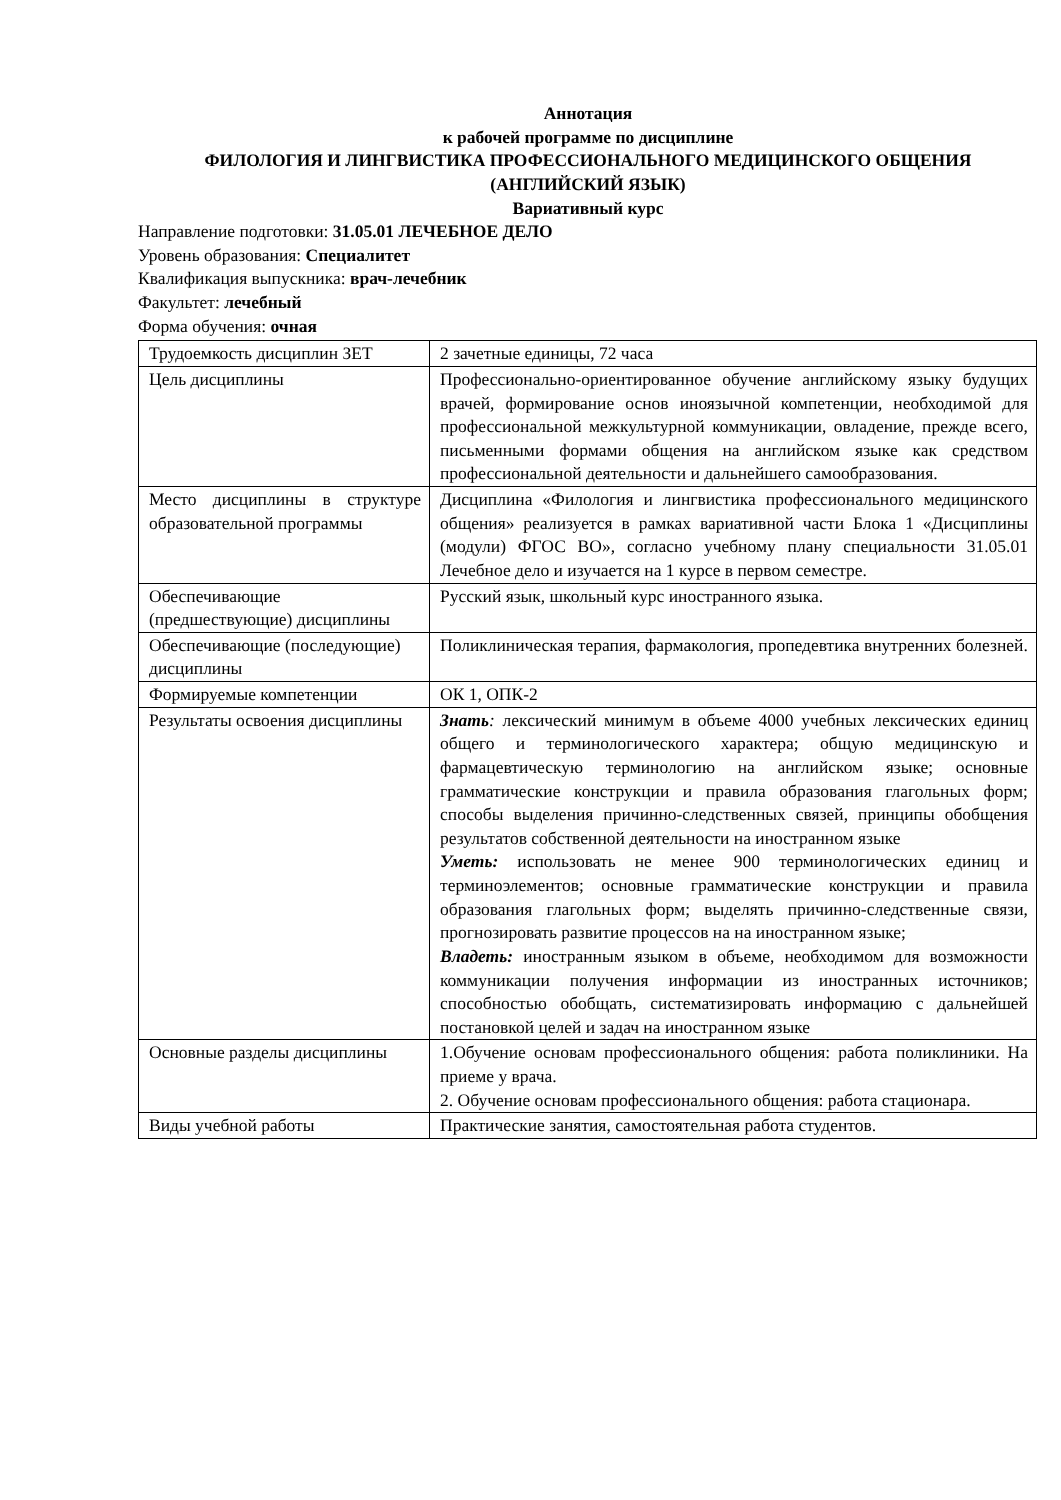Аннотация
к рабочей программе по дисциплине
ФИЛОЛОГИЯ И ЛИНГВИСТИКА ПРОФЕССИОНАЛЬНОГО МЕДИЦИНСКОГО ОБЩЕНИЯ (АНГЛИЙСКИЙ ЯЗЫК)
Вариативный курс
Направление подготовки: 31.05.01 ЛЕЧЕБНОЕ ДЕЛО
Уровень образования: Специалитет
Квалификация выпускника: врач-лечебник
Факультет: лечебный
Форма обучения: очная
| Трудоемкость дисциплин ЗЕТ | 2 зачетные единицы, 72 часа |
| Цель дисциплины | Профессионально-ориентированное обучение английскому языку будущих врачей, формирование основ иноязычной компетенции, необходимой для профессиональной межкультурной коммуникации, овладение, прежде всего, письменными формами общения на английском языке как средством профессиональной деятельности и дальнейшего самообразования. |
| Место дисциплины в структуре образовательной программы | Дисциплина «Филология и лингвистика профессионального медицинского общения» реализуется в рамках вариативной части Блока 1 «Дисциплины (модули) ФГОС ВО», согласно учебному плану специальности 31.05.01 Лечебное дело и изучается на 1 курсе в первом семестре. |
| Обеспечивающие (предшествующие) дисциплины | Русский язык, школьный курс иностранного языка. |
| Обеспечивающие (последующие) дисциплины | Поликлиническая терапия, фармакология, пропедевтика внутренних болезней. |
| Формируемые компетенции | ОК 1, ОПК-2 |
| Результаты освоения дисциплины | Знать : лексический минимум в объеме 4000 учебных лексических единиц общего и терминологического характера; общую медицинскую и фармацевтическую терминологию на английском языке; основные грамматические конструкции и правила образования глагольных форм; способы выделения причинно-следственных связей, принципы обобщения результатов собственной деятельности на иностранном языке Уметь: использовать не менее 900 терминологических единиц и терминоэлементов; основные грамматические конструкции и правила образования глагольных форм; выделять причинно-следственные связи, прогнозировать развитие процессов на на иностранном языке; Владеть: иностранным языком в объеме, необходимом для возможности коммуникации получения информации из иностранных источников; способностью обобщать, систематизировать информацию с дальнейшей постановкой целей и задач на иностранном языке |
| Основные разделы дисциплины | 1.Обучение основам профессионального общения: работа поликлиники. На приеме у врача. 2. Обучение основам профессионального общения: работа стационара. |
| Виды учебной работы | Практические занятия, самостоятельная работа студентов. |